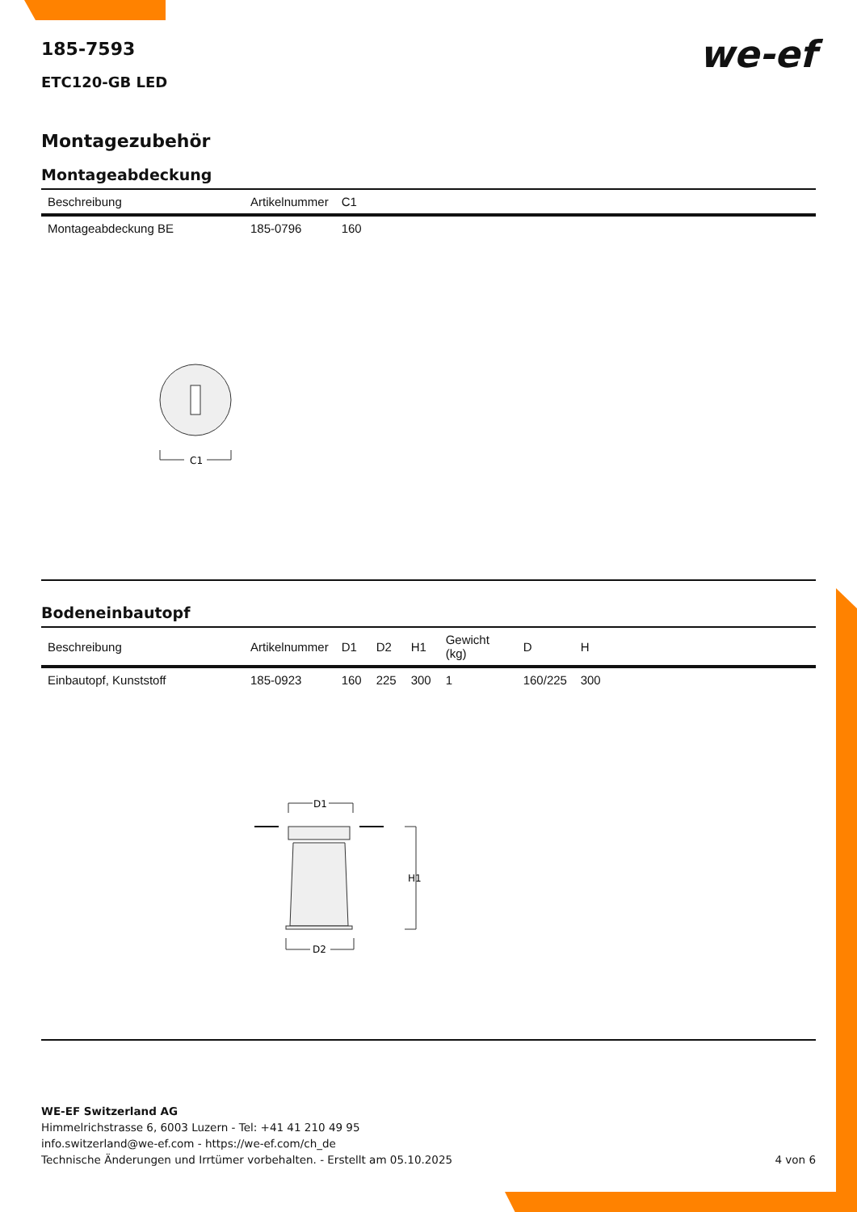185-7593
ETC120-GB LED
we-ef
Montagezubehör
Montageabdeckung
| Beschreibung | Artikelnummer | C1 |
| --- | --- | --- |
| Montageabdeckung BE | 185-0796 | 160 |
C1
Bodeneinbautopf
| Beschreibung | Artikelnummer | D1 | D2 | H1 | Gewicht (kg) | D | H |
| --- | --- | --- | --- | --- | --- | --- | --- |
| Einbautopf, Kunststoff | 185-0923 | 160 | 225 | 300 | 1 | 160/225 | 300 |
D1
H1
D2
WE-EF Switzerland AG
Himmelrichstrasse 6, 6003 Luzern - Tel: +41 41 210 49 95
info.switzerland@we-ef.com - https://we-ef.com/ch_de
Technische Änderungen und Irrtümer vorbehalten. - Erstellt am 05.10.2025 4 von 6